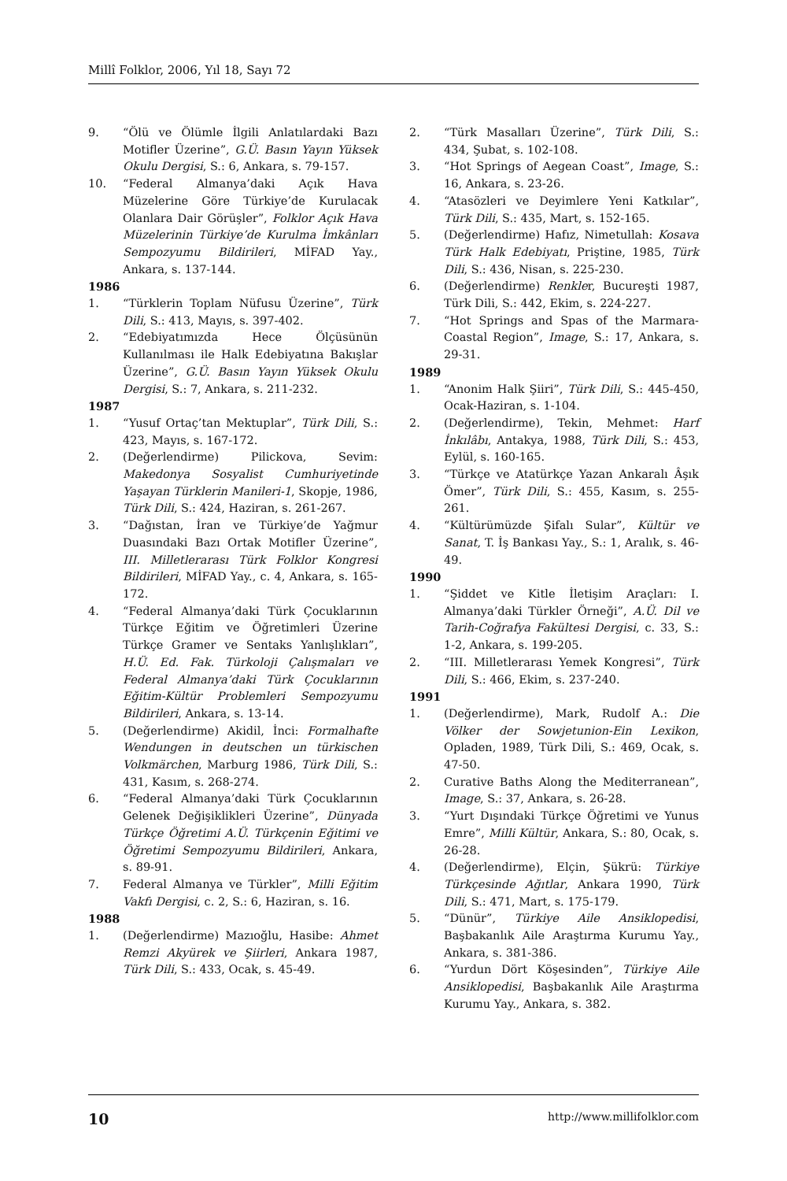Millî Folklor, 2006, Yıl 18, Sayı 72
9. “Ölü ve Ölümle İlgili Anlatılardaki Bazı Motifler Üzerine”, G.Ü. Basın Yayın Yüksek Okulu Dergisi, S.: 6, Ankara, s. 79-157.
10. “Federal Almanya’daki Açık Hava Müzelerine Göre Türkiye’de Kurulacak Olanlara Dair Görüşler”, Folklor Açık Hava Müzelerinin Türkiye’de Kurulma İmkânları Sempozyumu Bildirileri, MİFAD Yay., Ankara, s. 137-144.
1986
1. “Türklerin Toplam Nüfusu Üzerine”, Türk Dili, S.: 413, Mayıs, s. 397-402.
2. “Edebiyatımızda Hece Ölçüsünün Kullanılması ile Halk Edebiyatına Bakışlar Üzerine”, G.Ü. Basın Yayın Yüksek Okulu Dergisi, S.: 7, Ankara, s. 211-232.
1987
1. “Yusuf Ortaç’tan Mektuplar”, Türk Dili, S.: 423, Mayıs, s. 167-172.
2. (Değerlendirme) Pilickova, Sevim: Makedonya Sosyalist Cumhuriyetinde Yaşayan Türklerin Manileri-1, Skopje, 1986, Türk Dili, S.: 424, Haziran, s. 261-267.
3. “Dağıstan, İran ve Türkiye’de Yağmur Duasındaki Bazı Ortak Motifler Üzerine”, III. Milletlerarası Türk Folklor Kongresi Bildirileri, MİFAD Yay., c. 4, Ankara, s. 165-172.
4. “Federal Almanya’daki Türk Çocuklarının Türkçe Eğitim ve Öğretimleri Üzerine Türkçe Gramer ve Sentaks Yanlışlıkları”, H.Ü. Ed. Fak. Türkoloji Çalışmaları ve Federal Almanya’daki Türk Çocuklarının Eğitim-Kültür Problemleri Sempozyumu Bildirileri, Ankara, s. 13-14.
5. (Değerlendirme) Akidil, İnci: Formalhafte Wendungen in deutschen un türkischen Volkmärchen, Marburg 1986, Türk Dili, S.: 431, Kasım, s. 268-274.
6. “Federal Almanya’daki Türk Çocuklarının Gelenek Değişiklikleri Üzerine”, Dünyada Türkçe Öğretimi A.Ü. Türkçenin Eğitimi ve Öğretimi Sempozyumu Bildirileri, Ankara, s. 89-91.
7. Federal Almanya ve Türkler”, Milli Eğitim Vakfı Dergisi, c. 2, S.: 6, Haziran, s. 16.
1988
1. (Değerlendirme) Mazıoğlu, Hasibe: Ahmet Remzi Akyürek ve Şiirleri, Ankara 1987, Türk Dili, S.: 433, Ocak, s. 45-49.
2. “Türk Masalları Üzerine”, Türk Dili, S.: 434, Şubat, s. 102-108.
3. “Hot Springs of Aegean Coast”, Image, S.: 16, Ankara, s. 23-26.
4. “Atasözleri ve Deyimlere Yeni Katkılar”, Türk Dili, S.: 435, Mart, s. 152-165.
5. (Değerlendirme) Hafız, Nimetullah: Kosava Türk Halk Edebiyatı, Priştine, 1985, Türk Dili, S.: 436, Nisan, s. 225-230.
6. (Değerlendirme) Renkler, Bucureşti 1987, Türk Dili, S.: 442, Ekim, s. 224-227.
7. “Hot Springs and Spas of the Marmara-Coastal Region”, Image, S.: 17, Ankara, s. 29-31.
1989
1. “Anonim Halk Şiiri”, Türk Dili, S.: 445-450, Ocak-Haziran, s. 1-104.
2. (Değerlendirme), Tekin, Mehmet: Harf İnkılâbı, Antakya, 1988, Türk Dili, S.: 453, Eylül, s. 160-165.
3. “Türkçe ve Atatürkçe Yazan Ankaralı Âşık Ömer”, Türk Dili, S.: 455, Kasım, s. 255-261.
4. “Kültürümüzde Şifalı Sular”, Kültür ve Sanat, T. İş Bankası Yay., S.: 1, Aralık, s. 46-49.
1990
1. “Şiddet ve Kitle İletişim Araçları: I. Almanya’daki Türkler Örneği”, A.Ü. Dil ve Tarih-Coğrafya Fakültesi Dergisi, c. 33, S.: 1-2, Ankara, s. 199-205.
2. “III. Milletlerarası Yemek Kongresi”, Türk Dili, S.: 466, Ekim, s. 237-240.
1991
1. (Değerlendirme), Mark, Rudolf A.: Die Völker der Sowjetunion-Ein Lexikon, Opladen, 1989, Türk Dili, S.: 469, Ocak, s. 47-50.
2. Curative Baths Along the Mediterranean”, Image, S.: 37, Ankara, s. 26-28.
3. “Yurt Dışındaki Türkçe Öğretimi ve Yunus Emre”, Milli Kültür, Ankara, S.: 80, Ocak, s. 26-28.
4. (Değerlendirme), Elçin, Şükrü: Türkiye Türkçesinde Ağıtlar, Ankara 1990, Türk Dili, S.: 471, Mart, s. 175-179.
5. “Dünür”, Türkiye Aile Ansiklopedisi, Başbakanlık Aile Araştırma Kurumu Yay., Ankara, s. 381-386.
6. “Yurdun Dört Köşesinden”, Türkiye Aile Ansiklopedisi, Başbakanlık Aile Araştırma Kurumu Yay., Ankara, s. 382.
10 http://www.millifolklor.com